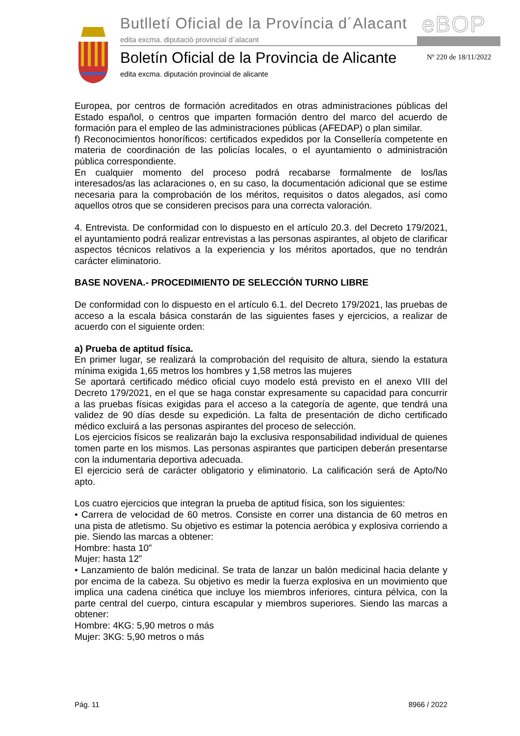Butlletí Oficial de la Província d´Alacant
edita excma. diputació provincial d´alacant
eBOP
Boletín Oficial de la Provincia de Alicante
edita excma. diputación provincial de alicante
Nº 220 de 18/11/2022
Europea, por centros de formación acreditados en otras administraciones públicas del Estado español, o centros que imparten formación dentro del marco del acuerdo de formación para el empleo de las administraciones públicas (AFEDAP) o plan similar.
f) Reconocimientos honoríficos: certificados expedidos por la Consellería competente en materia de coordinación de las policías locales, o el ayuntamiento o administración pública correspondiente.
En cualquier momento del proceso podrá recabarse formalmente de los/las interesados/as las aclaraciones o, en su caso, la documentación adicional que se estime necesaria para la comprobación de los méritos, requisitos o datos alegados, así como aquellos otros que se consideren precisos para una correcta valoración.
4. Entrevista. De conformidad con lo dispuesto en el artículo 20.3. del Decreto 179/2021, el ayuntamiento podrá realizar entrevistas a las personas aspirantes, al objeto de clarificar aspectos técnicos relativos a la experiencia y los méritos aportados, que no tendrán carácter eliminatorio.
BASE NOVENA.- PROCEDIMIENTO DE SELECCIÓN TURNO LIBRE
De conformidad con lo dispuesto en el artículo 6.1. del Decreto 179/2021, las pruebas de acceso a la escala básica constarán de las siguientes fases y ejercicios, a realizar de acuerdo con el siguiente orden:
a) Prueba de aptitud física.
En primer lugar, se realizará la comprobación del requisito de altura, siendo la estatura mínima exigida 1,65 metros los hombres y 1,58 metros las mujeres
Se aportará certificado médico oficial cuyo modelo está previsto en el anexo VIII del Decreto 179/2021, en el que se haga constar expresamente su capacidad para concurrir a las pruebas físicas exigidas para el acceso a la categoría de agente, que tendrá una validez de 90 días desde su expedición. La falta de presentación de dicho certificado médico excluirá a las personas aspirantes del proceso de selección.
Los ejercicios físicos se realizarán bajo la exclusiva responsabilidad individual de quienes tomen parte en los mismos. Las personas aspirantes que participen deberán presentarse con la indumentaria deportiva adecuada.
El ejercicio será de carácter obligatorio y eliminatorio. La calificación será de Apto/No apto.
Los cuatro ejercicios que integran la prueba de aptitud física, son los siguientes:
• Carrera de velocidad de 60 metros. Consiste en correr una distancia de 60 metros en una pista de atletismo. Su objetivo es estimar la potencia aeróbica y explosiva corriendo a pie. Siendo las marcas a obtener:
Hombre: hasta 10”
Mujer: hasta 12”
• Lanzamiento de balón medicinal. Se trata de lanzar un balón medicinal hacia delante y por encima de la cabeza. Su objetivo es medir la fuerza explosiva en un movimiento que implica una cadena cinética que incluye los miembros inferiores, cintura pélvica, con la parte central del cuerpo, cintura escapular y miembros superiores. Siendo las marcas a obtener:
Hombre: 4KG: 5,90 metros o más
Mujer: 3KG: 5,90 metros o más
Pág. 11 8966 / 2022